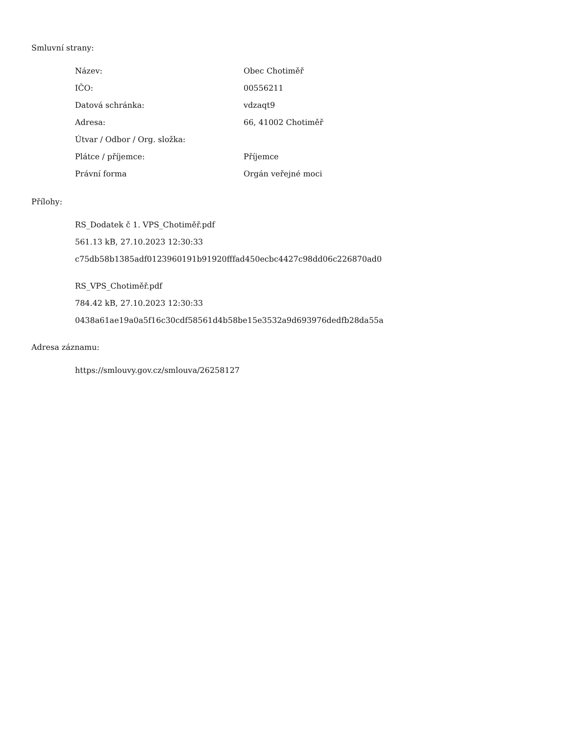Smluvní strany:
| Název: | Obec Chotiměř |
| IČO: | 00556211 |
| Datová schránka: | vdzaqt9 |
| Adresa: | 66, 41002 Chotiměř |
| Útvar / Odbor / Org. složka: | |
| Plátce / příjemce: | Příjemce |
| Právní forma | Orgán veřejné moci |
Přílohy:
RS_Dodatek č 1. VPS_Chotiměř.pdf
561.13 kB, 27.10.2023 12:30:33
c75db58b1385adf0123960191b91920fffad450ecbc4427c98dd06c226870ad0
RS_VPS_Chotiměř.pdf
784.42 kB, 27.10.2023 12:30:33
0438a61ae19a0a5f16c30cdf58561d4b58be15e3532a9d693976dedfb28da55a
Adresa záznamu:
https://smlouvy.gov.cz/smlouva/26258127